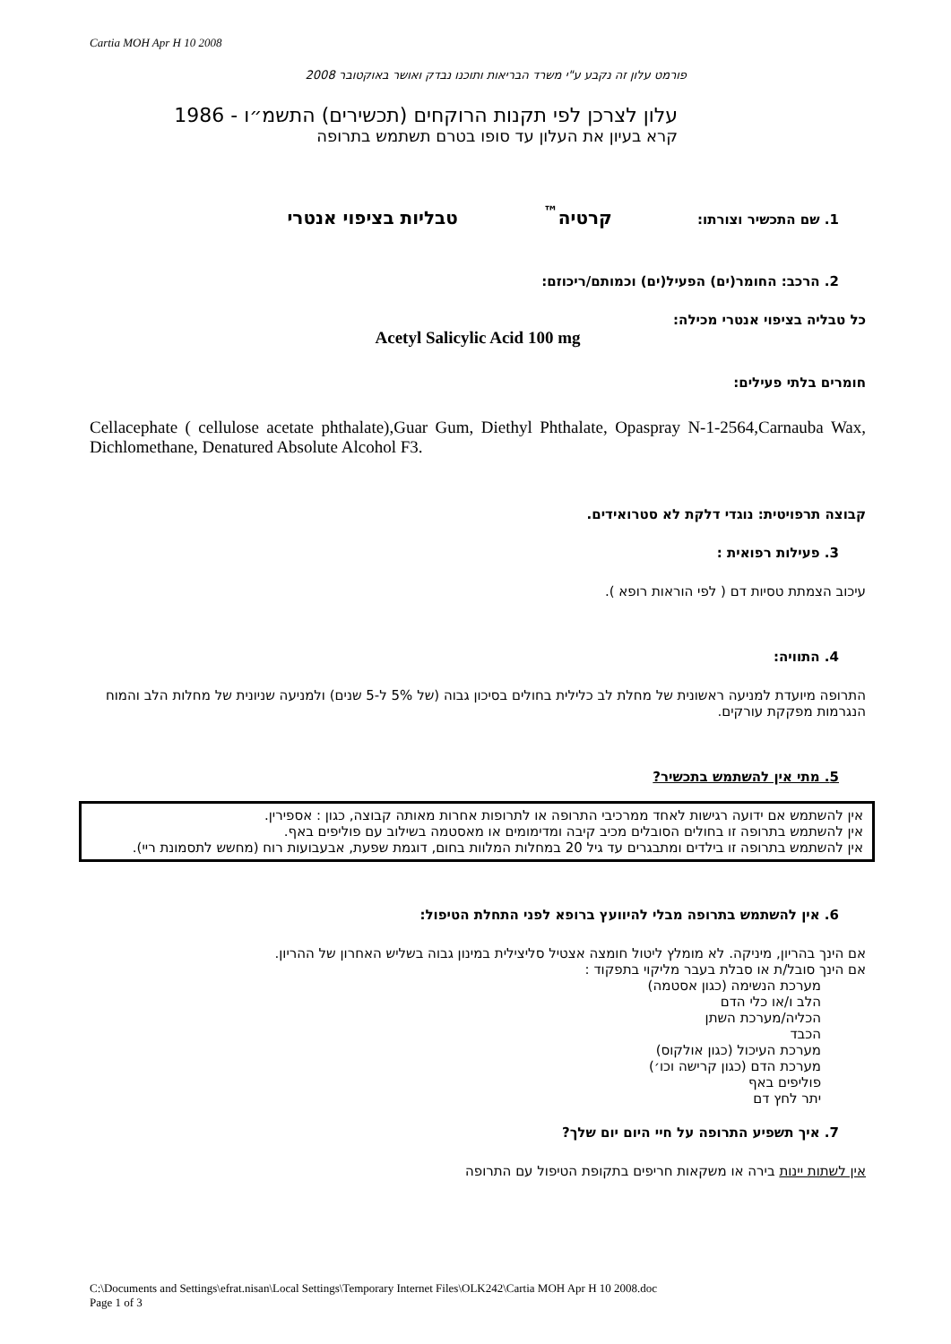Cartia MOH Apr H 10 2008
פורמט עלון זה נקבע ע"י משרד הבריאות ותוכנו נבדק ואושר באוקטובר 2008
עלון לצרכן לפי תקנות הרוקחים (תכשירים) התשמ״ו - 1986
קרא בעיון את העלון עד סופו בטרם תשתמש בתרופה
1. שם התכשיר וצורתו: קרטיה<sup>™</sup> טבליות בציפוי אנטרי
2. הרכב: החומר(ים) הפעיל(ים) וכמותם/ריכוזם:
כל טבליה בציפוי אנטרי מכילה:
Acetyl Salicylic Acid 100 mg
חומרים בלתי פעילים:
Cellacephate ( cellulose acetate phthalate),Guar Gum, Diethyl Phthalate, Opaspray N-1-2564,Carnauba Wax, Dichlomethane, Denatured Absolute Alcohol F3.
קבוצה תרפויטית: נוגדי דלקת לא סטרואידים.
3. פעילות רפואית :
עיכוב הצמתת טסיות דם ( לפי הוראות רופא ).
4. התוויה:
התרופה מיועדת למניעה ראשונית של מחלת לב כלילית בחולים בסיכון גבוה (של 5% ל-5 שנים) ולמניעה שניונית של מחלות הלב והמוח הנגרמות מפקקת עורקים.
5. מתי אין להשתמש בתכשיר?
אין להשתמש אם ידועה רגישות לאחד ממרכיבי התרופה או לתרופות אחרות מאותה קבוצה, כגון : אספירין.
אין להשתמש בתרופה זו בחולים הסובלים מכיב קיבה ומדימומים או מאסטמה בשילוב עם פוליפים באף.
אין להשתמש בתרופה זו בילדים ומתבגרים עד גיל 20 במחלות המלוות בחום, דוגמת שפעת, אבעבועות רוח (מחשש לתסמונת ריי).
6. אין להשתמש בתרופה מבלי להיוועץ ברופא לפני התחלת הטיפול:
אם הינך בהריון, מיניקה. לא מומלץ ליטול חומצה אצטיל סליצילית במינון גבוה בשליש האחרון של ההריון.
אם הינך סובל/ת או סבלת בעבר מליקוי בתפקוד :
מערכת הנשימה (כגון אסטמה)
הלב ו/או כלי הדם
הכליה/מערכת השתן
הכבד
מערכת העיכול (כגון אולקוס)
מערכת הדם (כגון קרישה וכו׳)
פוליפים באף
יתר לחץ דם
7. איך תשפיע התרופה על חיי היום יום שלך?
אין לשתות יינות בירה או משקאות חריפים בתקופת הטיפול עם התרופה
C:\Documents and Settings\efrat.nisan\Local Settings\Temporary Internet Files\OLK242\Cartia MOH Apr H 10 2008.doc
Page 1 of 3